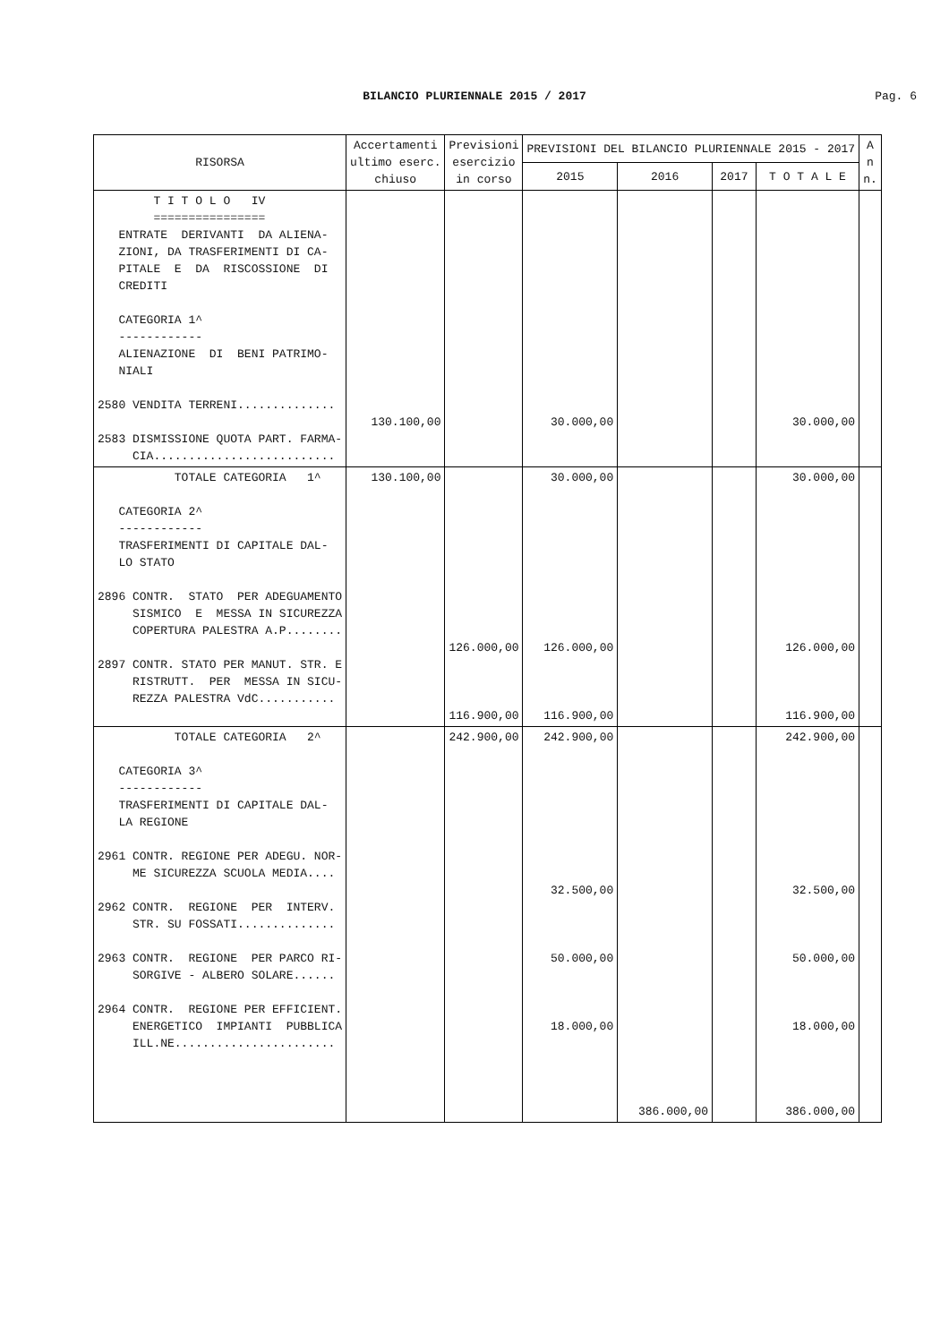BILANCIO PLURIENNALE 2015 / 2017
Pag. 6
| RISORSA | Accertamenti ultimo eserc. chiuso | Previsioni esercizio in corso | PREVISIONI DEL BILANCIO PLURIENNALE 2015 - 2017 | | | | A n n. |
| --- | --- | --- | --- | --- | --- | --- | --- |
| | | | 2015 | 2016 | 2017 | T O T A L E | |
| T I T O L O IV ================ ENTRATE DERIVANTI DA ALIENA- ZIONI, DA TRASFERIMENTI DI CA- PITALE E DA RISCOSSIONE DI CREDITI CATEGORIA 1^ ------------ ALIENAZIONE DI BENI PATRIMO- NIALI 2580 VENDITA TERRENI.............. 2583 DISMISSIONE QUOTA PART. FARMA- CIA.......................... | 130.100,00 | | 30.000,00 | | | 30.000,00 | |
| TOTALE CATEGORIA 1^ CATEGORIA 2^ ------------ TRASFERIMENTI DI CAPITALE DAL- LO STATO 2896 CONTR. STATO PER ADEGUAMENTO SISMICO E MESSA IN SICUREZZA COPERTURA PALESTRA A.P........ 2897 CONTR. STATO PER MANUT. STR. E RISTRUTT. PER MESSA IN SICU- REZZA PALESTRA VdC........... | 130.100,00 | 126.000,00 116.900,00 | 30.000,00 126.000,00 116.900,00 | | | 30.000,00 126.000,00 116.900,00 | |
| TOTALE CATEGORIA 2^ CATEGORIA 3^ ------------ TRASFERIMENTI DI CAPITALE DAL- LA REGIONE 2961 CONTR. REGIONE PER ADEGU. NOR- ME SICUREZZA SCUOLA MEDIA.... 2962 CONTR. REGIONE PER INTERV. STR. SU FOSSATI.............. 2963 CONTR. REGIONE PER PARCO RI- SORGIVE - ALBERO SOLARE...... 2964 CONTR. REGIONE PER EFFICIENT. ENERGETICO IMPIANTI PUBBLICA ILL.NE....................... | | 242.900,00 | 242.900,00 32.500,00 50.000,00 18.000,00 | 386.000,00 | | 242.900,00 32.500,00 50.000,00 18.000,00 386.000,00 | |